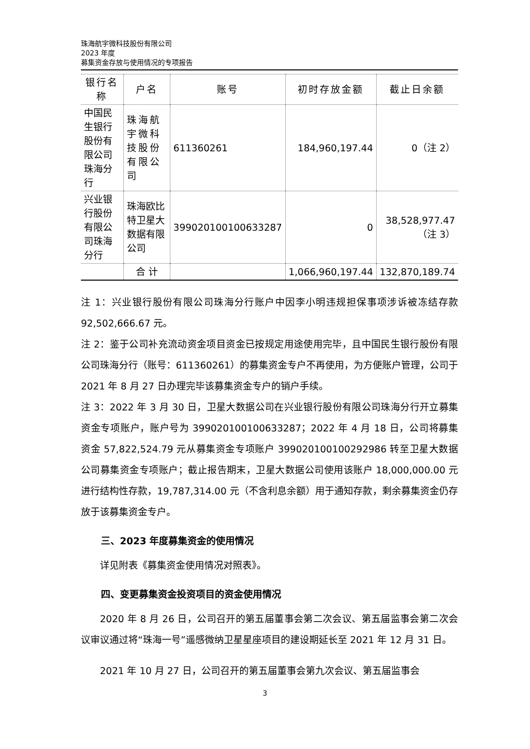珠海航宇微科技股份有限公司
2023 年度
募集资金存放与使用情况的专项报告
| 银行名称 | 户名 | 账号 | 初时存放金额 | 截止日余额 |
| --- | --- | --- | --- | --- |
| 中国民生银行股份有限公司珠海分行 | 珠海航宇微科技股份有限公司 | 611360261 | 184,960,197.44 | 0（注 2） |
| 兴业银行股份有限公司珠海分行 | 珠海欧比特卫星大数据有限公司 | 399020100100633287 | 0 | 38,528,977.47 （注 3） |
| | 合 计 | | 1,066,960,197.44 | 132,870,189.74 |
注 1：兴业银行股份有限公司珠海分行账户中因李小明违规担保事项涉诉被冻结存款 92,502,666.67 元。
注 2：鉴于公司补充流动资金项目资金已按规定用途使用完毕，且中国民生银行股份有限公司珠海分行（账号：611360261）的募集资金专户不再使用，为方便账户管理，公司于 2021 年 8 月 27 日办理完毕该募集资金专户的销户手续。
注 3：2022 年 3 月 30 日，卫星大数据公司在兴业银行股份有限公司珠海分行开立募集资金专项账户，账户号为 399020100100633287；2022 年 4 月 18 日，公司将募集资金 57,822,524.79 元从募集资金专项账户 399020100100292986 转至卫星大数据公司募集资金专项账户；截止报告期末，卫星大数据公司使用该账户 18,000,000.00 元进行结构性存款，19,787,314.00 元（不含利息余额）用于通知存款，剩余募集资金仍存放于该募集资金专户。
三、2023 年度募集资金的使用情况
详见附表《募集资金使用情况对照表》。
四、变更募集资金投资项目的资金使用情况
2020 年 8 月 26 日，公司召开的第五届董事会第二次会议、第五届监事会第二次会议审议通过将“珠海一号”遥感微纳卫星星座项目的建设期延长至 2021 年 12 月 31 日。
2021 年 10 月 27 日，公司召开的第五届董事会第九次会议、第五届监事会
3